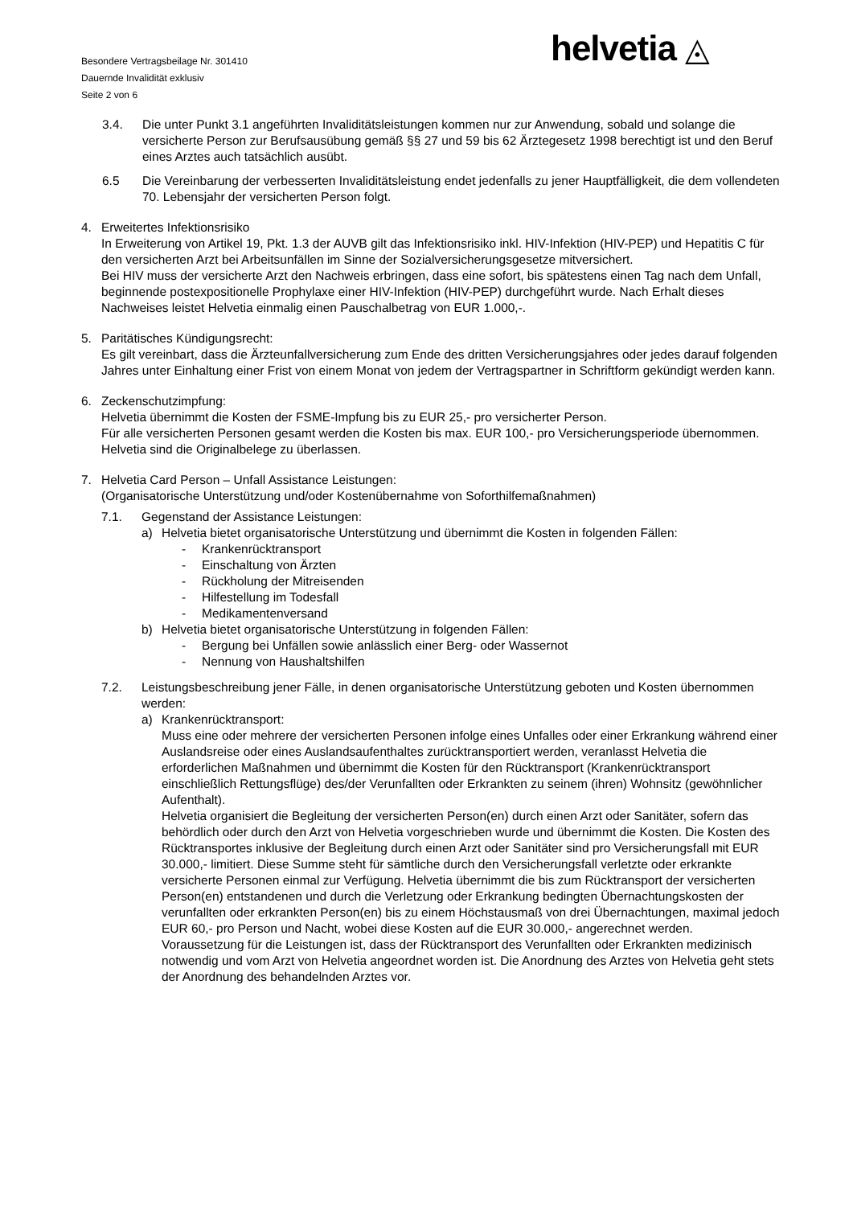Besondere Vertragsbeilage Nr. 301410
Dauernde Invalidität exklusiv
Seite 2 von 6
helvetia ◬
3.4. Die unter Punkt 3.1 angeführten Invaliditätsleistungen kommen nur zur Anwendung, sobald und solange die versicherte Person zur Berufsausübung gemäß §§ 27 und 59 bis 62 Ärztegesetz 1998 berechtigt ist und den Beruf eines Arztes auch tatsächlich ausübt.
6.5 Die Vereinbarung der verbesserten Invaliditätsleistung endet jedenfalls zu jener Hauptfälligkeit, die dem vollendeten 70. Lebensjahr der versicherten Person folgt.
4. Erweitertes Infektionsrisiko
In Erweiterung von Artikel 19, Pkt. 1.3 der AUVB gilt das Infektionsrisiko inkl. HIV-Infektion (HIV-PEP) und Hepatitis C für den versicherten Arzt bei Arbeitsunfällen im Sinne der Sozialversicherungsgesetze mitversichert.
Bei HIV muss der versicherte Arzt den Nachweis erbringen, dass eine sofort, bis spätestens einen Tag nach dem Unfall, beginnende postexpositionelle Prophylaxe einer HIV-Infektion (HIV-PEP) durchgeführt wurde. Nach Erhalt dieses Nachweises leistet Helvetia einmalig einen Pauschalbetrag von EUR 1.000,-.
5. Paritätisches Kündigungsrecht:
Es gilt vereinbart, dass die Ärzteunfallversicherung zum Ende des dritten Versicherungsjahres oder jedes darauf folgenden Jahres unter Einhaltung einer Frist von einem Monat von jedem der Vertragspartner in Schriftform gekündigt werden kann.
6. Zeckenschutzimpfung:
Helvetia übernimmt die Kosten der FSME-Impfung bis zu EUR 25,- pro versicherter Person.
Für alle versicherten Personen gesamt werden die Kosten bis max. EUR 100,- pro Versicherungsperiode übernommen. Helvetia sind die Originalbelege zu überlassen.
7. Helvetia Card Person – Unfall Assistance Leistungen:
(Organisatorische Unterstützung und/oder Kostenübernahme von Soforthilfemaßnahmen)
7.1. Gegenstand der Assistance Leistungen:
a) Helvetia bietet organisatorische Unterstützung und übernimmt die Kosten in folgenden Fällen:
- Krankenrücktransport
- Einschaltung von Ärzten
- Rückholung der Mitreisenden
- Hilfestellung im Todesfall
- Medikamentenversand
b) Helvetia bietet organisatorische Unterstützung in folgenden Fällen:
- Bergung bei Unfällen sowie anlässlich einer Berg- oder Wassernot
- Nennung von Haushaltshilfen
7.2. Leistungsbeschreibung jener Fälle, in denen organisatorische Unterstützung geboten und Kosten übernommen werden:
a) Krankenrücktransport:
Muss eine oder mehrere der versicherten Personen infolge eines Unfalles oder einer Erkrankung während einer Auslandsreise oder eines Auslandsaufenthaltes zurücktransportiert werden, veranlasst Helvetia die erforderlichen Maßnahmen und übernimmt die Kosten für den Rücktransport (Krankenrücktransport einschließlich Rettungsflüge) des/der Verunfallten oder Erkrankten zu seinem (ihren) Wohnsitz (gewöhnlicher Aufenthalt).
Helvetia organisiert die Begleitung der versicherten Person(en) durch einen Arzt oder Sanitäter, sofern das behördlich oder durch den Arzt von Helvetia vorgeschrieben wurde und übernimmt die Kosten. Die Kosten des Rücktransportes inklusive der Begleitung durch einen Arzt oder Sanitäter sind pro Versicherungsfall mit EUR 30.000,- limitiert. Diese Summe steht für sämtliche durch den Versicherungsfall verletzte oder erkrankte versicherte Personen einmal zur Verfügung. Helvetia übernimmt die bis zum Rücktransport der versicherten Person(en) entstandenen und durch die Verletzung oder Erkrankung bedingten Übernachtungskosten der verunfallten oder erkrankten Person(en) bis zu einem Höchstausmaß von drei Übernachtungen, maximal jedoch EUR 60,- pro Person und Nacht, wobei diese Kosten auf die EUR 30.000,- angerechnet werden.
Voraussetzung für die Leistungen ist, dass der Rücktransport des Verunfallten oder Erkrankten medizinisch notwendig und vom Arzt von Helvetia angeordnet worden ist. Die Anordnung des Arztes von Helvetia geht stets der Anordnung des behandelnden Arztes vor.